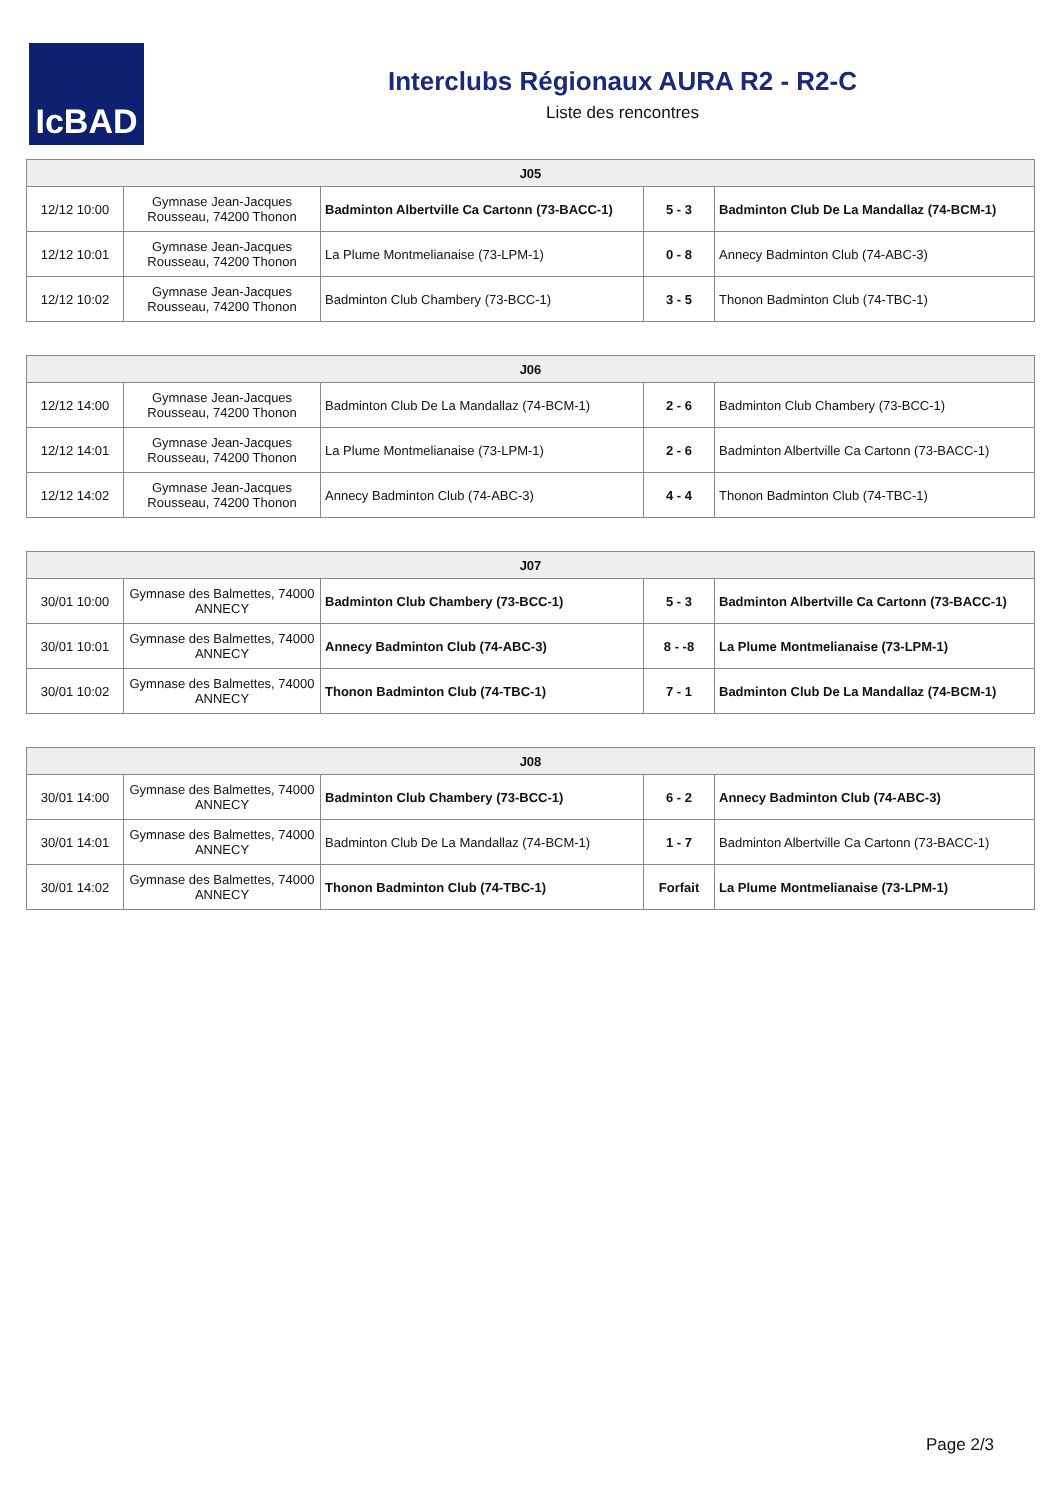IcBAD
Interclubs Régionaux AURA R2 - R2-C
Liste des rencontres
| J05 | | | | |
| --- | --- | --- | --- | --- |
| 12/12 10:00 | Gymnase Jean-Jacques Rousseau, 74200 Thonon | Badminton Albertville Ca Cartonn (73-BACC-1) | 5 - 3 | Badminton Club De La Mandallaz (74-BCM-1) |
| 12/12 10:01 | Gymnase Jean-Jacques Rousseau, 74200 Thonon | La Plume Montmelianaise (73-LPM-1) | 0 - 8 | Annecy Badminton Club (74-ABC-3) |
| 12/12 10:02 | Gymnase Jean-Jacques Rousseau, 74200 Thonon | Badminton Club Chambery (73-BCC-1) | 3 - 5 | Thonon Badminton Club (74-TBC-1) |
| J06 | | | | |
| --- | --- | --- | --- | --- |
| 12/12 14:00 | Gymnase Jean-Jacques Rousseau, 74200 Thonon | Badminton Club De La Mandallaz (74-BCM-1) | 2 - 6 | Badminton Club Chambery (73-BCC-1) |
| 12/12 14:01 | Gymnase Jean-Jacques Rousseau, 74200 Thonon | La Plume Montmelianaise (73-LPM-1) | 2 - 6 | Badminton Albertville Ca Cartonn (73-BACC-1) |
| 12/12 14:02 | Gymnase Jean-Jacques Rousseau, 74200 Thonon | Annecy Badminton Club (74-ABC-3) | 4 - 4 | Thonon Badminton Club (74-TBC-1) |
| J07 | | | | |
| --- | --- | --- | --- | --- |
| 30/01 10:00 | Gymnase des Balmettes, 74000 ANNECY | Badminton Club Chambery (73-BCC-1) | 5 - 3 | Badminton Albertville Ca Cartonn (73-BACC-1) |
| 30/01 10:01 | Gymnase des Balmettes, 74000 ANNECY | Annecy Badminton Club (74-ABC-3) | 8 - -8 | La Plume Montmelianaise (73-LPM-1) |
| 30/01 10:02 | Gymnase des Balmettes, 74000 ANNECY | Thonon Badminton Club (74-TBC-1) | 7 - 1 | Badminton Club De La Mandallaz (74-BCM-1) |
| J08 | | | | |
| --- | --- | --- | --- | --- |
| 30/01 14:00 | Gymnase des Balmettes, 74000 ANNECY | Badminton Club Chambery (73-BCC-1) | 6 - 2 | Annecy Badminton Club (74-ABC-3) |
| 30/01 14:01 | Gymnase des Balmettes, 74000 ANNECY | Badminton Club De La Mandallaz (74-BCM-1) | 1 - 7 | Badminton Albertville Ca Cartonn (73-BACC-1) |
| 30/01 14:02 | Gymnase des Balmettes, 74000 ANNECY | Thonon Badminton Club (74-TBC-1) | Forfait | La Plume Montmelianaise (73-LPM-1) |
Page 2/3